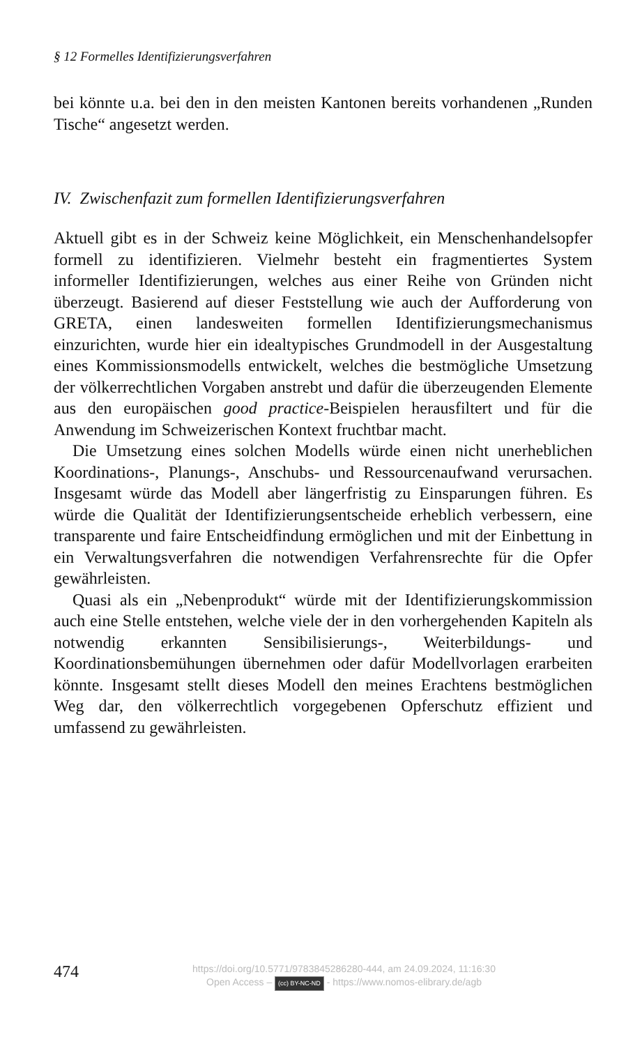§ 12 Formelles Identifizierungsverfahren
bei könnte u.a. bei den in den meisten Kantonen bereits vorhandenen „Runden Tische“ angesetzt werden.
IV. Zwischenfazit zum formellen Identifizierungsverfahren
Aktuell gibt es in der Schweiz keine Möglichkeit, ein Menschenhandels­opfer formell zu identifizieren. Vielmehr besteht ein fragmentiertes Sys­tem informeller Identifizierungen, welches aus einer Reihe von Gründen nicht überzeugt. Basierend auf dieser Feststellung wie auch der Aufforde­rung von GRETA, einen landesweiten formellen Identifizierungsmecha­nismus einzurichten, wurde hier ein idealtypisches Grundmodell in der Ausgestaltung eines Kommissionsmodells entwickelt, welches die best­mögliche Umsetzung der völkerrechtlichen Vorgaben anstrebt und dafür die überzeugenden Elemente aus den europäischen good practice-Beispie­len herausfiltert und für die Anwendung im Schweizerischen Kontext fruchtbar macht.
Die Umsetzung eines solchen Modells würde einen nicht unerheblichen Koordinations-, Planungs-, Anschubs- und Ressourcenaufwand verursa­chen. Insgesamt würde das Modell aber längerfristig zu Einsparungen füh­ren. Es würde die Qualität der Identifizierungsentscheide erheblich verbes­sern, eine transparente und faire Entscheidfindung ermöglichen und mit der Einbettung in ein Verwaltungsverfahren die notwendigen Verfahrens­rechte für die Opfer gewährleisten.
Quasi als ein „Nebenprodukt“ würde mit der Identifizierungskommissi­on auch eine Stelle entstehen, welche viele der in den vorhergehenden Ka­piteln als notwendig erkannten Sensibilisierungs-, Weiterbildungs- und Koordinationsbemühungen übernehmen oder dafür Modellvorlagen erar­beiten könnte. Insgesamt stellt dieses Modell den meines Erachtens best­möglichen Weg dar, den völkerrechtlich vorgegebenen Opferschutz effizi­ent und umfassend zu gewährleisten.
474
https://doi.org/10.5771/9783845286280-444, am 24.09.2024, 11:16:30
Open Access – (cc) BY-NC-ND - https://www.nomos-elibrary.de/agb